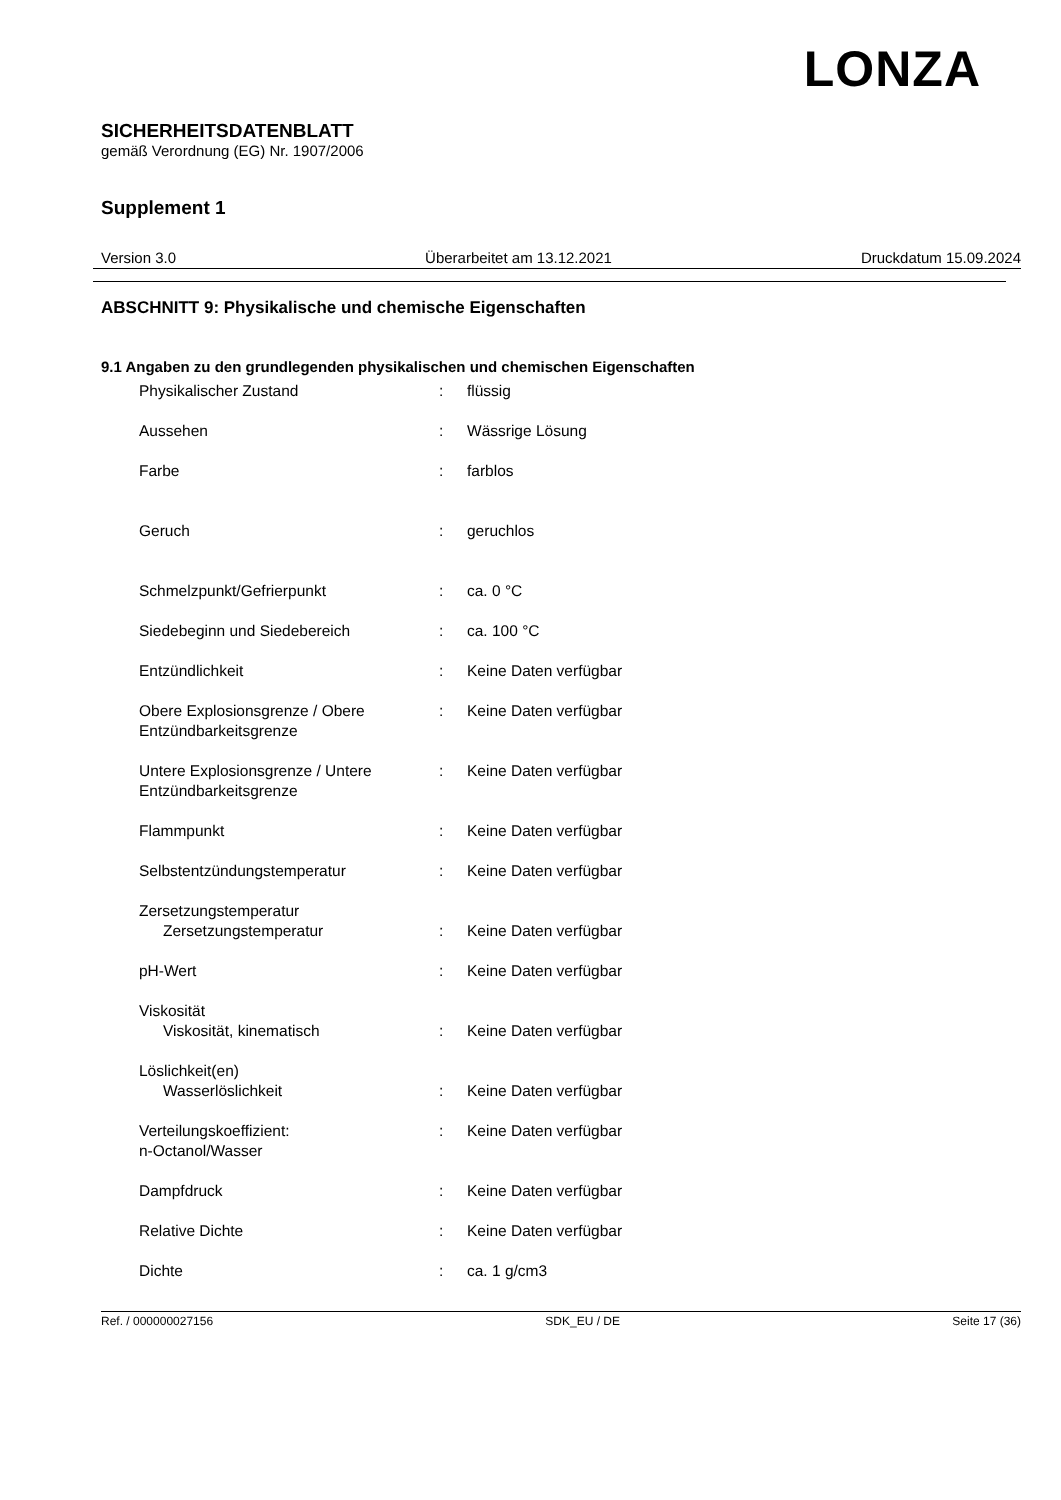LONZA
SICHERHEITSDATENBLATT
gemäß Verordnung (EG) Nr. 1907/2006
Supplement 1
Version 3.0 Überarbeitet am 13.12.2021 Druckdatum 15.09.2024
ABSCHNITT 9: Physikalische und chemische Eigenschaften
9.1 Angaben zu den grundlegenden physikalischen und chemischen Eigenschaften
| Physikalischer Zustand | : | flüssig |
| Aussehen | : | Wässrige Lösung |
| Farbe | : | farblos |
| Geruch | : | geruchlos |
| Schmelzpunkt/Gefrierpunkt | : | ca. 0 °C |
| Siedebeginn und Siedebereich | : | ca. 100 °C |
| Entzündlichkeit | : | Keine Daten verfügbar |
| Obere Explosionsgrenze / Obere Entzündbarkeitsgrenze | : | Keine Daten verfügbar |
| Untere Explosionsgrenze / Untere Entzündbarkeitsgrenze | : | Keine Daten verfügbar |
| Flammpunkt | : | Keine Daten verfügbar |
| Selbstentzündungstemperatur | : | Keine Daten verfügbar |
| Zersetzungstemperatur Zersetzungstemperatur | : | Keine Daten verfügbar |
| pH-Wert | : | Keine Daten verfügbar |
| Viskosität Viskosität, kinematisch | : | Keine Daten verfügbar |
| Löslichkeit(en) Wasserlöslichkeit | : | Keine Daten verfügbar |
| Verteilungskoeffizient: n-Octanol/Wasser | : | Keine Daten verfügbar |
| Dampfdruck | : | Keine Daten verfügbar |
| Relative Dichte | : | Keine Daten verfügbar |
| Dichte | : | ca. 1 g/cm3 |
Ref. / 000000027156 SDK_EU / DE Seite 17 (36)